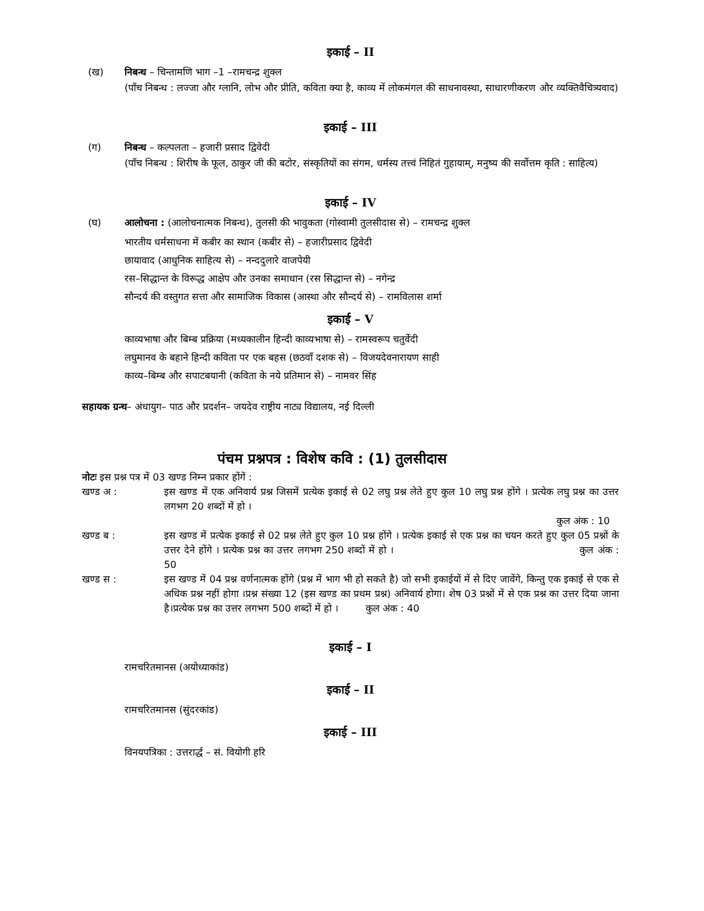इकाई – II
(ख) निबन्ध – चिन्तामणि भाग –1 –रामचन्द्र शुक्ल
(पाँच निबन्ध : लज्जा और ग्लानि, लोभ और प्रीति, कविता क्या है, काव्य में लोकमंगल की साधनावस्था, साधारणीकरण और व्यक्तिवैचित्र्यवाद)
इकाई – III
(ग) निबन्ध – कल्पलता – हजारी प्रसाद द्विवेदी
(पाँच निबन्ध : शिरीष के फूल, ठाकुर जी की बटोर, संस्कृतियों का संगम, धर्मस्य तत्त्वं निहितं गुहायाम्, मनुष्य की सर्वोत्तम कृति : साहित्य)
इकाई – IV
(घ) आलोचना : (आलोचनात्मक निबन्ध), तुलसी की भावुकता (गोस्वामी तुलसीदास से) – रामचन्द्र शुक्ल
भारतीय धर्मसाधना में कबीर का स्थान (कबीर से) – हजारीप्रसाद द्विवेदी
छायावाद (आधुनिक साहित्य से) – नन्ददुलारे वाजपेयी
रस–सिद्धान्त के विरूद्ध आक्षेप और उनका समाधान (रस सिद्धान्त से) – नगेन्द्र
सौन्दर्य की वस्तुगत सत्ता और सामाजिक विकास (आस्था और सौन्दर्य से) – रामविलास शर्मा
इकाई – V
काव्यभाषा और बिम्ब प्रक्रिया (मध्यकालीन हिन्दी काव्यभाषा से) – रामस्वरूप चतुर्वेदी
लघुमानव के बहाने हिन्दी कविता पर एक बहस (छठवाँ दशक से) – विजयदेवनारायण साही
काव्य–बिम्ब और सपाटबयानी (कविता के नये प्रतिमान से) – नामवर सिंह
सहायक ग्रन्थ– अंधायुग– पाठ और प्रदर्शन– जयदेव राष्ट्रीय नाट्य विद्यालय, नई दिल्ली
पंचम प्रश्नपत्र : विशेष कवि : (1) तुलसीदास
नोटः इस प्रश्न पत्र में 03 खण्ड निम्न प्रकार होंगें :
खण्ड अ : इस खण्ड में एक अनिवार्य प्रश्न जिसमें प्रत्येक इकाई से 02 लघु प्रश्न लेते हुए कुल 10 लघु प्रश्न होंगे । प्रत्येक लघु प्रश्न का उत्तर लगभग 20 शब्दों में हो ।
कुल अंक : 10
खण्ड ब : इस खण्ड में प्रत्येक इकाई से 02 प्रश्न लेते हुए कुल 10 प्रश्न होंगे । प्रत्येक इकाई से एक प्रश्न का चयन करते हुए कुल 05 प्रश्नों के उत्तर देने होंगे । प्रत्येक प्रश्न का उत्तर लगभग 250 शब्दों में हो । कुल अंक : 50
खण्ड स : इस खण्ड में 04 प्रश्न वर्णनात्मक होंगे (प्रश्न में भाग भी हो सकते है) जो सभी इकाईयों में से दिए जावेंगे, किन्तु एक इकाई से एक से अधिक प्रश्न नहीं होगा ।प्रश्न संख्या 12 (इस खण्ड का प्रथम प्रश्न) अनिवार्य होगा। शेष 03 प्रश्नों में से एक प्रश्न का उत्तर दिया जाना है।प्रत्येक प्रश्न का उत्तर लगभग 500 शब्दों में हो । कुल अंक : 40
इकाई – I
रामचरितमानस (अयोध्याकांड)
इकाई – II
रामचरितमानस (सुंदरकांड)
इकाई – III
विनयपत्रिका : उत्तरार्द्ध – सं. वियोगी हरि